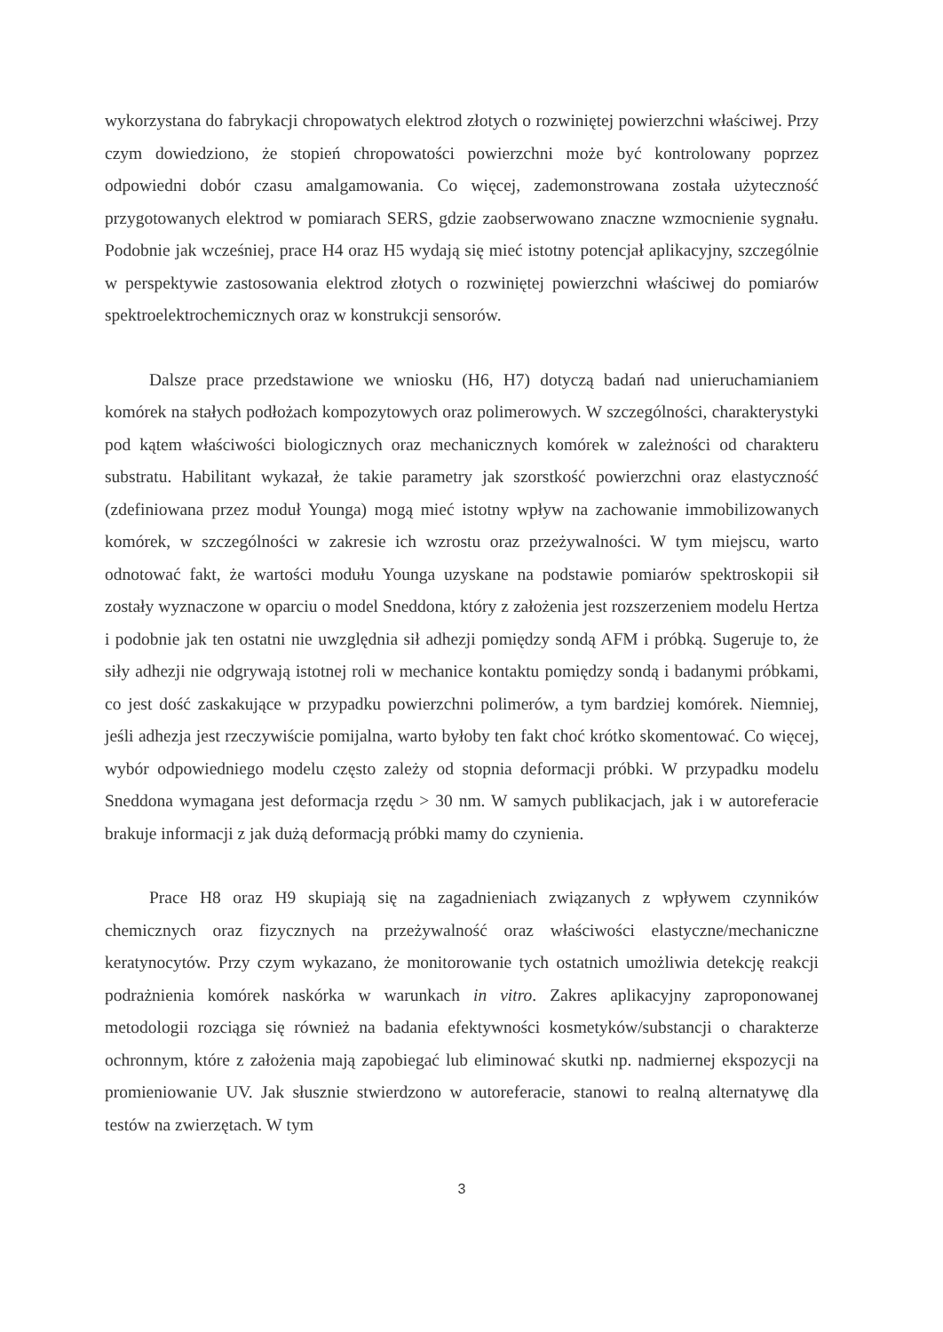wykorzystana do fabrykacji chropowatych elektrod złotych o rozwiniętej powierzchni właściwej. Przy czym dowiedziono, że stopień chropowatości powierzchni może być kontrolowany poprzez odpowiedni dobór czasu amalgamowania. Co więcej, zademonstrowana została użyteczność przygotowanych elektrod w pomiarach SERS, gdzie zaobserwowano znaczne wzmocnienie sygnału. Podobnie jak wcześniej, prace H4 oraz H5 wydają się mieć istotny potencjał aplikacyjny, szczególnie w perspektywie zastosowania elektrod złotych o rozwiniętej powierzchni właściwej do pomiarów spektroelektrochemicznych oraz w konstrukcji sensorów.
Dalsze prace przedstawione we wniosku (H6, H7) dotyczą badań nad unieruchamianiem komórek na stałych podłożach kompozytowych oraz polimerowych. W szczególności, charakterystyki pod kątem właściwości biologicznych oraz mechanicznych komórek w zależności od charakteru substratu. Habilitant wykazał, że takie parametry jak szorstkość powierzchni oraz elastyczność (zdefiniowana przez moduł Younga) mogą mieć istotny wpływ na zachowanie immobilizowanych komórek, w szczególności w zakresie ich wzrostu oraz przeżywalności. W tym miejscu, warto odnotować fakt, że wartości modułu Younga uzyskane na podstawie pomiarów spektroskopii sił zostały wyznaczone w oparciu o model Sneddona, który z założenia jest rozszerzeniem modelu Hertza i podobnie jak ten ostatni nie uwzględnia sił adhezji pomiędzy sondą AFM i próbką. Sugeruje to, że siły adhezji nie odgrywają istotnej roli w mechanice kontaktu pomiędzy sondą i badanymi próbkami, co jest dość zaskakujące w przypadku powierzchni polimerów, a tym bardziej komórek. Niemniej, jeśli adhezja jest rzeczywiście pomijalna, warto byłoby ten fakt choć krótko skomentować. Co więcej, wybór odpowiedniego modelu często zależy od stopnia deformacji próbki. W przypadku modelu Sneddona wymagana jest deformacja rzędu > 30 nm. W samych publikacjach, jak i w autoreferacie brakuje informacji z jak dużą deformacją próbki mamy do czynienia.
Prace H8 oraz H9 skupiają się na zagadnieniach związanych z wpływem czynników chemicznych oraz fizycznych na przeżywalność oraz właściwości elastyczne/mechaniczne keratynocytów. Przy czym wykazano, że monitorowanie tych ostatnich umożliwia detekcję reakcji podrażnienia komórek naskórka w warunkach in vitro. Zakres aplikacyjny zaproponowanej metodologii rozciąga się również na badania efektywności kosmetyków/substancji o charakterze ochronnym, które z założenia mają zapobiegać lub eliminować skutki np. nadmiernej ekspozycji na promieniowanie UV. Jak słusznie stwierdzono w autoreferacie, stanowi to realną alternatywę dla testów na zwierzętach. W tym
3